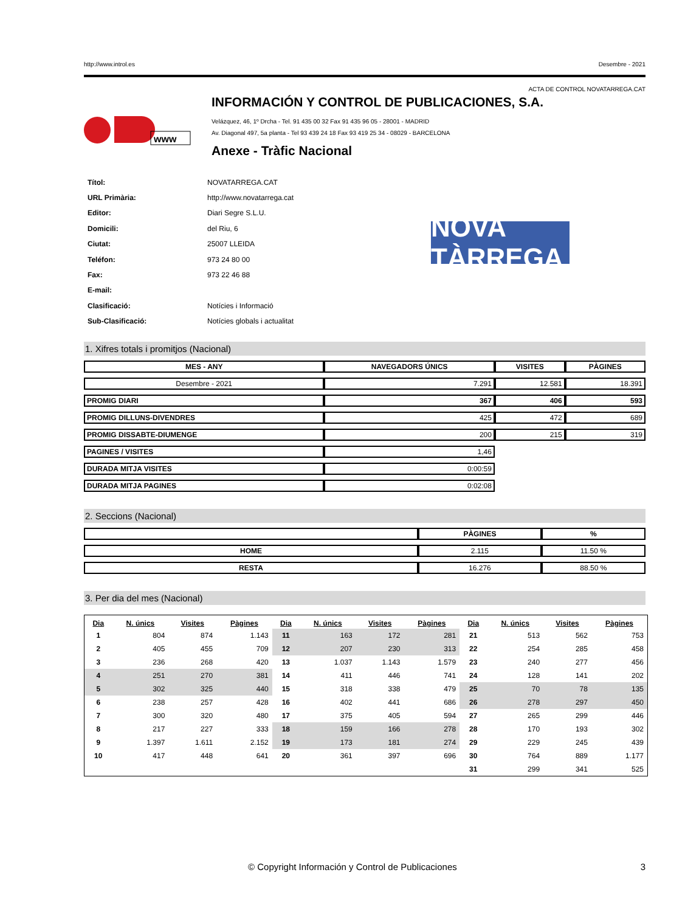http://www.introl.es Desembre - 2021
ACTA DE CONTROL NOVATARREGA.CAT
www
INFORMACIÓN Y CONTROL DE PUBLICACIONES, S.A.
Velázquez, 46, 1º Drcha - Tel. 91 435 00 32 Fax 91 435 96 05 - 28001 - MADRID
Av. Diagonal 497, 5a planta - Tel 93 439 24 18 Fax 93 419 25 34 - 08029 - BARCELONA
Anexe - Tràfic Nacional
| Títol: | NOVATARREGA.CAT |
| URL Primària: | http://www.novatarrega.cat |
| Editor: | Diari Segre S.L.U. |
| Domicili: | del Riu, 6 |
| Ciutat: | 25007 LLEIDA |
| Teléfon: | 973 24 80 00 |
| Fax: | 973 22 46 88 |
| E-mail: | |
| Clasificació: | Notícies i Informació |
| Sub-Clasificació: | Notícies globals i actualitat |
NOVA TÀRREGA
1. Xifres totals i promitjos (Nacional)
| MES - ANY | NAVEGADORS ÚNICS | VISITES | PÀGINES |
| --- | --- | --- | --- |
| Desembre - 2021 | 7.291 | 12.581 | 18.391 |
| PROMIG DIARI | 367 | 406 | 593 |
| PROMIG DILLUNS-DIVENDRES | 425 | 472 | 689 |
| PROMIG DISSABTE-DIUMENGE | 200 | 215 | 319 |
| PAGINES / VISITES | 1,46 | | |
| DURADA MITJA VISITES | 0:00:59 | | |
| DURADA MITJA PAGINES | 0:02:08 | | |
2. Seccions (Nacional)
| | PÀGINES | % |
| --- | --- | --- |
| HOME | 2.115 | 11.50 % |
| RESTA | 16.276 | 88.50 % |
3. Per dia del mes (Nacional)
| Dia | N. únics | Visites | Pàgines | Dia | N. únics | Visites | Pàgines | Dia | N. únics | Visites | Pàgines |
| --- | --- | --- | --- | --- | --- | --- | --- | --- | --- | --- | --- |
| 1 | 804 | 874 | 1.143 | 11 | 163 | 172 | 281 | 21 | 513 | 562 | 753 |
| 2 | 405 | 455 | 709 | 12 | 207 | 230 | 313 | 22 | 254 | 285 | 458 |
| 3 | 236 | 268 | 420 | 13 | 1.037 | 1.143 | 1.579 | 23 | 240 | 277 | 456 |
| 4 | 251 | 270 | 381 | 14 | 411 | 446 | 741 | 24 | 128 | 141 | 202 |
| 5 | 302 | 325 | 440 | 15 | 318 | 338 | 479 | 25 | 70 | 78 | 135 |
| 6 | 238 | 257 | 428 | 16 | 402 | 441 | 686 | 26 | 278 | 297 | 450 |
| 7 | 300 | 320 | 480 | 17 | 375 | 405 | 594 | 27 | 265 | 299 | 446 |
| 8 | 217 | 227 | 333 | 18 | 159 | 166 | 278 | 28 | 170 | 193 | 302 |
| 9 | 1.397 | 1.611 | 2.152 | 19 | 173 | 181 | 274 | 29 | 229 | 245 | 439 |
| 10 | 417 | 448 | 641 | 20 | 361 | 397 | 696 | 30 | 764 | 889 | 1.177 |
| | | | | | | | | 31 | 299 | 341 | 525 |
© Copyright Información y Control de Publicaciones 3